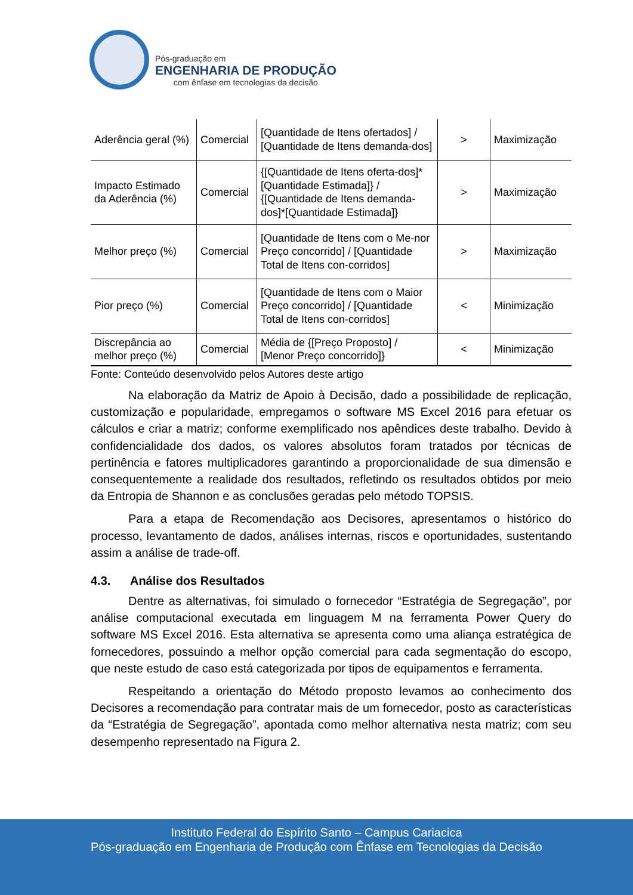Pós-graduação em
ENGENHARIA DE PRODUÇÃO
com ênfase em tecnologias da decisão
| Aderência geral (%) | Comercial | [Quantidade de Itens ofertados] / [Quantidade de Itens demanda-dos] | > | Maximização |
| Impacto Estimado da Aderência (%) | Comercial | {[Quantidade de Itens oferta-dos]*[Quantidade Estimada]} / {[Quantidade de Itens demanda-dos]*[Quantidade Estimada]} | > | Maximização |
| Melhor preço (%) | Comercial | [Quantidade de Itens com o Me-nor Preço concorrido] / [Quantidade Total de Itens con-corridos] | > | Maximização |
| Pior preço (%) | Comercial | [Quantidade de Itens com o Maior Preço concorrido] / [Quantidade Total de Itens con-corridos] | < | Minimização |
| Discrepância ao melhor preço (%) | Comercial | Média de {[Preço Proposto] / [Menor Preço concorrido]} | < | Minimização |
Fonte: Conteúdo desenvolvido pelos Autores deste artigo
Na elaboração da Matriz de Apoio à Decisão, dado a possibilidade de replicação, customização e popularidade, empregamos o software MS Excel 2016 para efetuar os cálculos e criar a matriz; conforme exemplificado nos apêndices deste trabalho. Devido à confidencialidade dos dados, os valores absolutos foram tratados por técnicas de pertinência e fatores multiplicadores garantindo a proporcionalidade de sua dimensão e consequentemente a realidade dos resultados, refletindo os resultados obtidos por meio da Entropia de Shannon e as conclusões geradas pelo método TOPSIS.
Para a etapa de Recomendação aos Decisores, apresentamos o histórico do processo, levantamento de dados, análises internas, riscos e oportunidades, sustentando assim a análise de trade-off.
4.3. Análise dos Resultados
Dentre as alternativas, foi simulado o fornecedor “Estratégia de Segregação”, por análise computacional executada em linguagem M na ferramenta Power Query do software MS Excel 2016. Esta alternativa se apresenta como uma aliança estratégica de fornecedores, possuindo a melhor opção comercial para cada segmentação do escopo, que neste estudo de caso está categorizada por tipos de equipamentos e ferramenta.
Respeitando a orientação do Método proposto levamos ao conhecimento dos Decisores a recomendação para contratar mais de um fornecedor, posto as características da “Estratégia de Segregação”, apontada como melhor alternativa nesta matriz; com seu desempenho representado na Figura 2.
Instituto Federal do Espírito Santo – Campus Cariacica
Pós-graduação em Engenharia de Produção com Ênfase em Tecnologias da Decisão